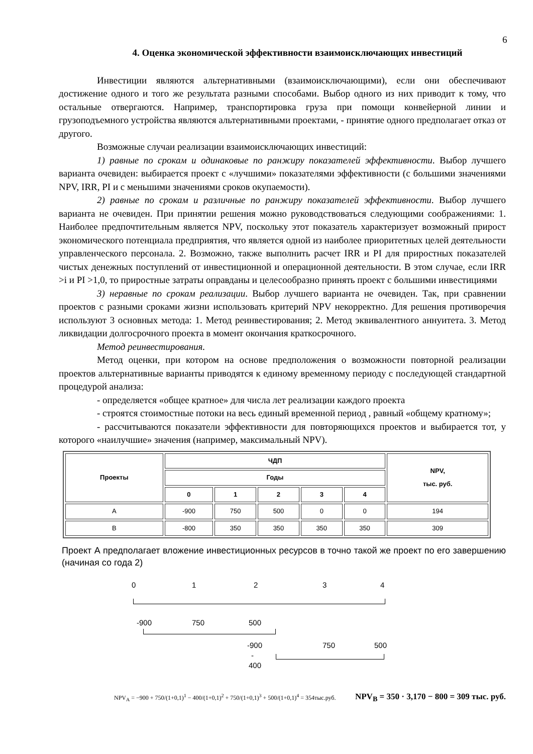6
4. Оценка экономической эффективности взаимоисключающих инвестиций
Инвестиции являются альтернативными (взаимоисключающими), если они обеспечивают достижение одного и того же результата разными способами. Выбор одного из них приводит к тому, что остальные отвергаются. Например, транспортировка груза при помощи конвейерной линии и грузоподъемного устройства являются альтернативными проектами, - принятие одного предполагает отказ от другого.
Возможные случаи реализации взаимоисключающих инвестиций:
1) равные по срокам и одинаковые по ранжиру показателей эффективности. Выбор лучшего варианта очевиден: выбирается проект с «лучшими» показателями эффективности (с большими значениями NPV, IRR, PI и с меньшими значениями сроков окупаемости).
2) равные по срокам и различные по ранжиру показателей эффективности. Выбор лучшего варианта не очевиден. При принятии решения можно руководствоваться следующими соображениями: 1. Наиболее предпочтительным является NPV, поскольку этот показатель характеризует возможный прирост экономического потенциала предприятия, что является одной из наиболее приоритетных целей деятельности управленческого персонала. 2. Возможно, также выполнить расчет IRR и PI для приростных показателей чистых денежных поступлений от инвестиционной и операционной деятельности. В этом случае, если IRR >i и PI >1,0, то приростные затраты оправданы и целесообразно принять проект с большими инвестициями
3) неравные по срокам реализации. Выбор лучшего варианта не очевиден. Так, при сравнении проектов с разными сроками жизни использовать критерий NPV некорректно. Для решения противоречия используют 3 основных метода: 1. Метод реинвестирования; 2. Метод эквивалентного аннуитета. 3. Метод ликвидации долгосрочного проекта в момент окончания краткосрочного.
Метод реинвестирования.
Метод оценки, при котором на основе предположения о возможности повторной реализации проектов альтернативные варианты приводятся к единому временному периоду с последующей стандартной процедурой анализа:
- определяется «общее кратное» для числа лет реализации каждого проекта
- строятся стоимостные потоки на весь единый временной период , равный «общему кратному»;
- рассчитываются показатели эффективности для повторяющихся проектов и выбирается тот, у которого «наилучшие» значения (например, максимальный NPV).
| Проекты | ЧДП | | | | | NPV, тыс. руб. |
| --- | --- | --- | --- | --- | --- | --- |
| | Годы | | | | | |
| | 0 | 1 | 2 | 3 | 4 | |
| A | -900 | 750 | 500 | 0 | 0 | 194 |
| B | -800 | 350 | 350 | 350 | 350 | 309 |
Проект А предполагает вложение инвестиционных ресурсов в точно такой же проект по его завершению (начиная со года 2)
0 1 2 3 4
-900 750 500
-900 750 500
-
400
NPV<sub>A</sub> = −900 + 750/(1+0,1)<sup>1</sup> − 400/(1+0,1)<sup>2</sup> + 750/(1+0,1)<sup>3</sup> + 500/(1+0,1)<sup>4</sup> = 354тыс.руб. NPV<sub>B</sub> = 350 · 3,170 − 800 = 309 тыс. руб.